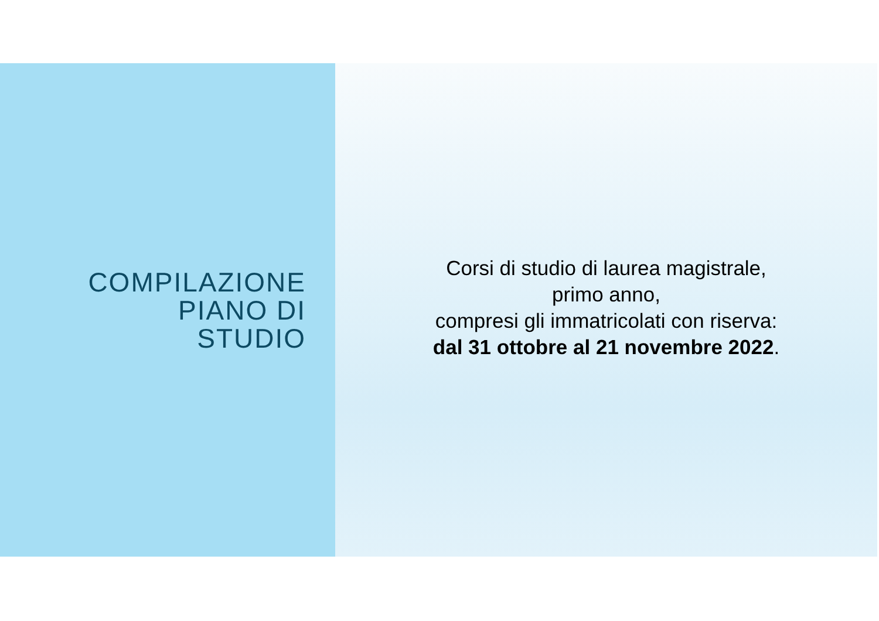COMPILAZIONE
PIANO DI
STUDIO
Corsi di studio di laurea magistrale,
primo anno,
compresi gli immatricolati con riserva:
dal 31 ottobre al 21 novembre 2022.